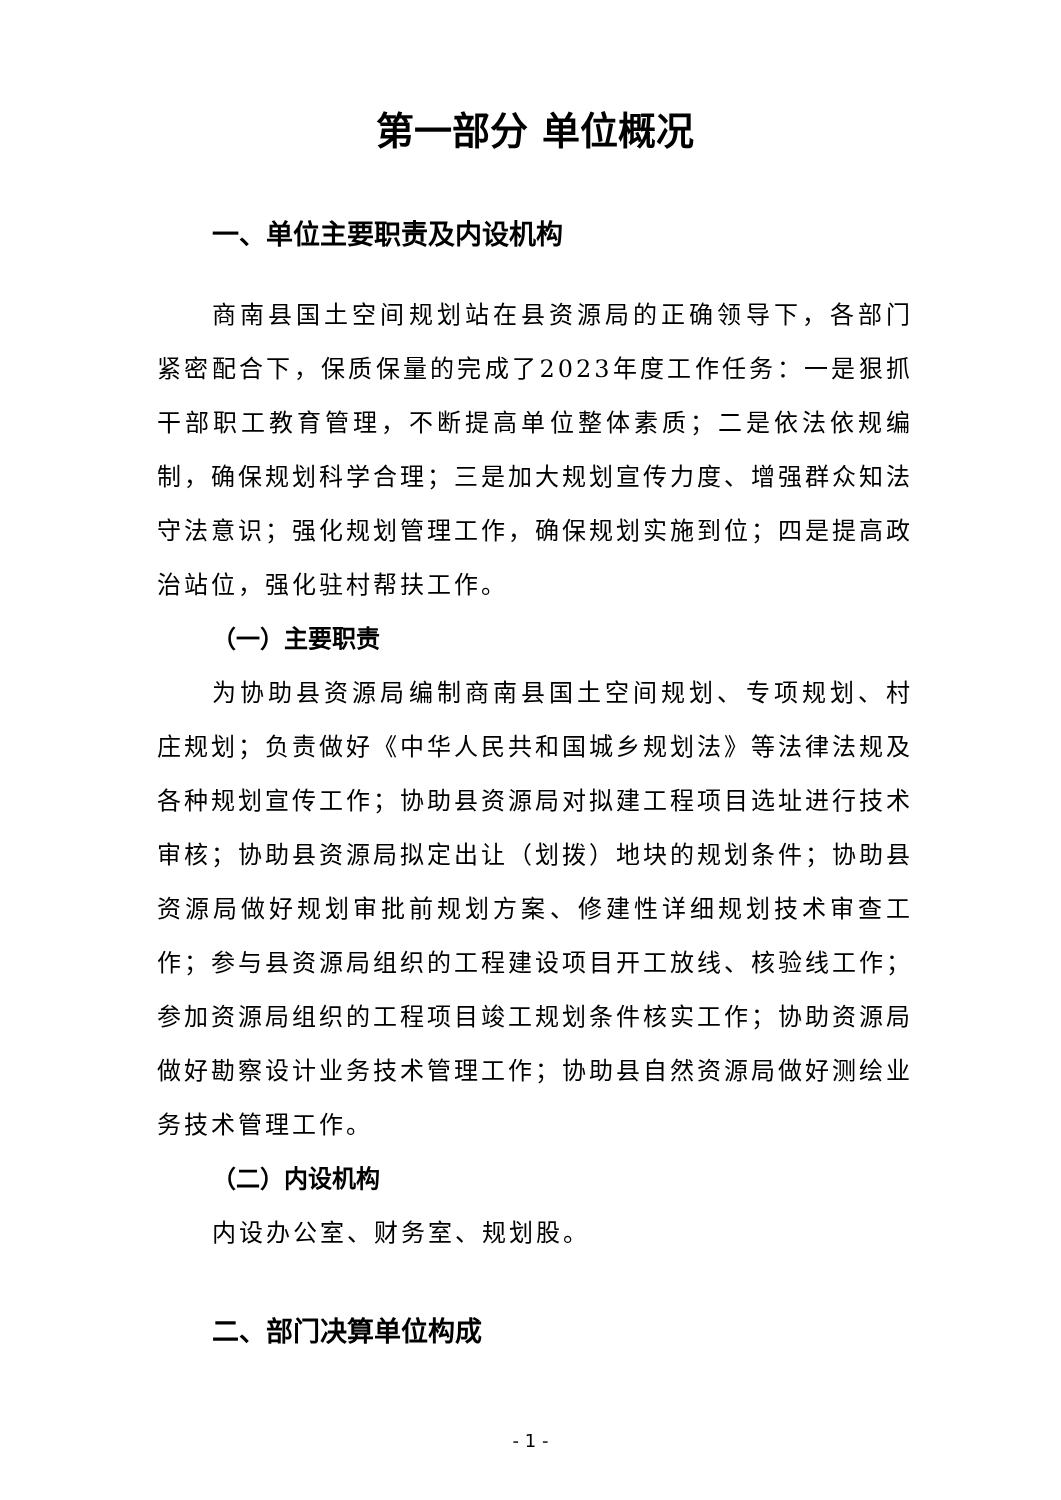第一部分 单位概况
一、单位主要职责及内设机构
商南县国土空间规划站在县资源局的正确领导下，各部门紧密配合下，保质保量的完成了2023年度工作任务：一是狠抓干部职工教育管理，不断提高单位整体素质；二是依法依规编制，确保规划科学合理；三是加大规划宣传力度、增强群众知法守法意识；强化规划管理工作，确保规划实施到位；四是提高政治站位，强化驻村帮扶工作。
（一）主要职责
为协助县资源局编制商南县国土空间规划、专项规划、村庄规划；负责做好《中华人民共和国城乡规划法》等法律法规及各种规划宣传工作；协助县资源局对拟建工程项目选址进行技术审核；协助县资源局拟定出让（划拨）地块的规划条件；协助县资源局做好规划审批前规划方案、修建性详细规划技术审查工作；参与县资源局组织的工程建设项目开工放线、核验线工作；参加资源局组织的工程项目竣工规划条件核实工作；协助资源局做好勘察设计业务技术管理工作；协助县自然资源局做好测绘业务技术管理工作。
（二）内设机构
内设办公室、财务室、规划股。
二、部门决算单位构成
- 1 -